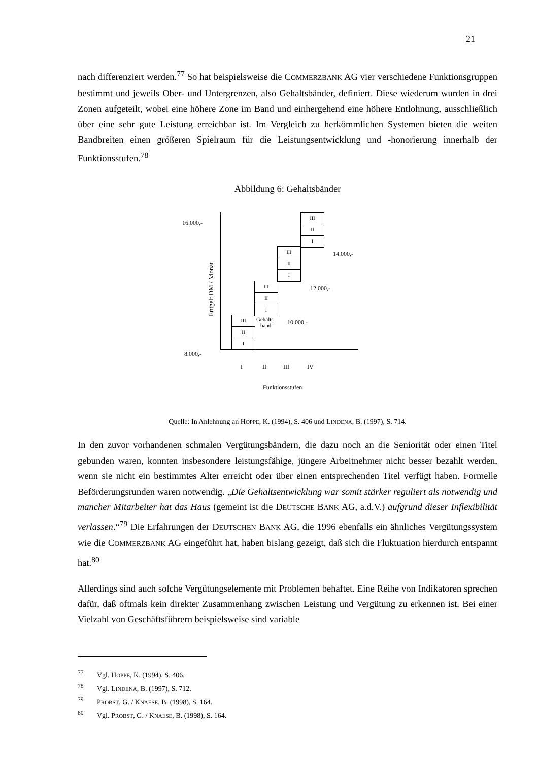21
nach differenziert werden.<sup>77</sup> So hat beispielsweise die COMMERZBANK AG vier verschiedene Funktionsgruppen bestimmt und jeweils Ober- und Untergrenzen, also Gehaltsbänder, definiert. Diese wiederum wurden in drei Zonen aufgeteilt, wobei eine höhere Zone im Band und einhergehend eine höhere Entlohnung, ausschließlich über eine sehr gute Leistung erreichbar ist. Im Vergleich zu herkömmlichen Systemen bieten die weiten Bandbreiten einen größeren Spielraum für die Leistungsentwicklung und -honorierung innerhalb der Funktionsstufen.<sup>78</sup>
Abbildung 6: Gehaltsbänder
16.000,-
8.000,-
Entgelt DM / Monat III
II
I
III
II
I
III
II
I
III
II
I
Gehalts-
band
10.000,-
12.000,-
14.000,-
I II III IV
Funktionsstufen
Quelle: In Anlehnung an HOPPE, K. (1994), S. 406 und LINDENA, B. (1997), S. 714.
In den zuvor vorhandenen schmalen Vergütungsbändern, die dazu noch an die Seniorität oder einen Titel gebunden waren, konnten insbesondere leistungsfähige, jüngere Arbeitnehmer nicht besser bezahlt werden, wenn sie nicht ein bestimmtes Alter erreicht oder über einen entsprechenden Titel verfügt haben. Formelle Beförderungsrunden waren notwendig. „Die Gehaltsentwicklung war somit stärker reguliert als notwendig und mancher Mitarbeiter hat das Haus (gemeint ist die DEUTSCHE BANK AG, a.d.V.) aufgrund dieser Inflexibilität verlassen.“<sup>79</sup> Die Erfahrungen der DEUTSCHEN BANK AG, die 1996 ebenfalls ein ähnliches Vergütungssystem wie die COMMERZBANK AG eingeführt hat, haben bislang gezeigt, daß sich die Fluktuation hierdurch entspannt hat.<sup>80</sup>
Allerdings sind auch solche Vergütungselemente mit Problemen behaftet. Eine Reihe von Indikatoren sprechen dafür, daß oftmals kein direkter Zusammenhang zwischen Leistung und Vergütung zu erkennen ist. Bei einer Vielzahl von Geschäftsführern beispielsweise sind variable
<sup>77</sup> Vgl. HOPPE, K. (1994), S. 406.
<sup>78</sup> Vgl. LINDENA, B. (1997), S. 712.
<sup>79</sup>PROBST, G. / KNAESE, B. (1998), S. 164.
<sup>80</sup> Vgl. PROBST, G. / KNAESE, B. (1998), S. 164.